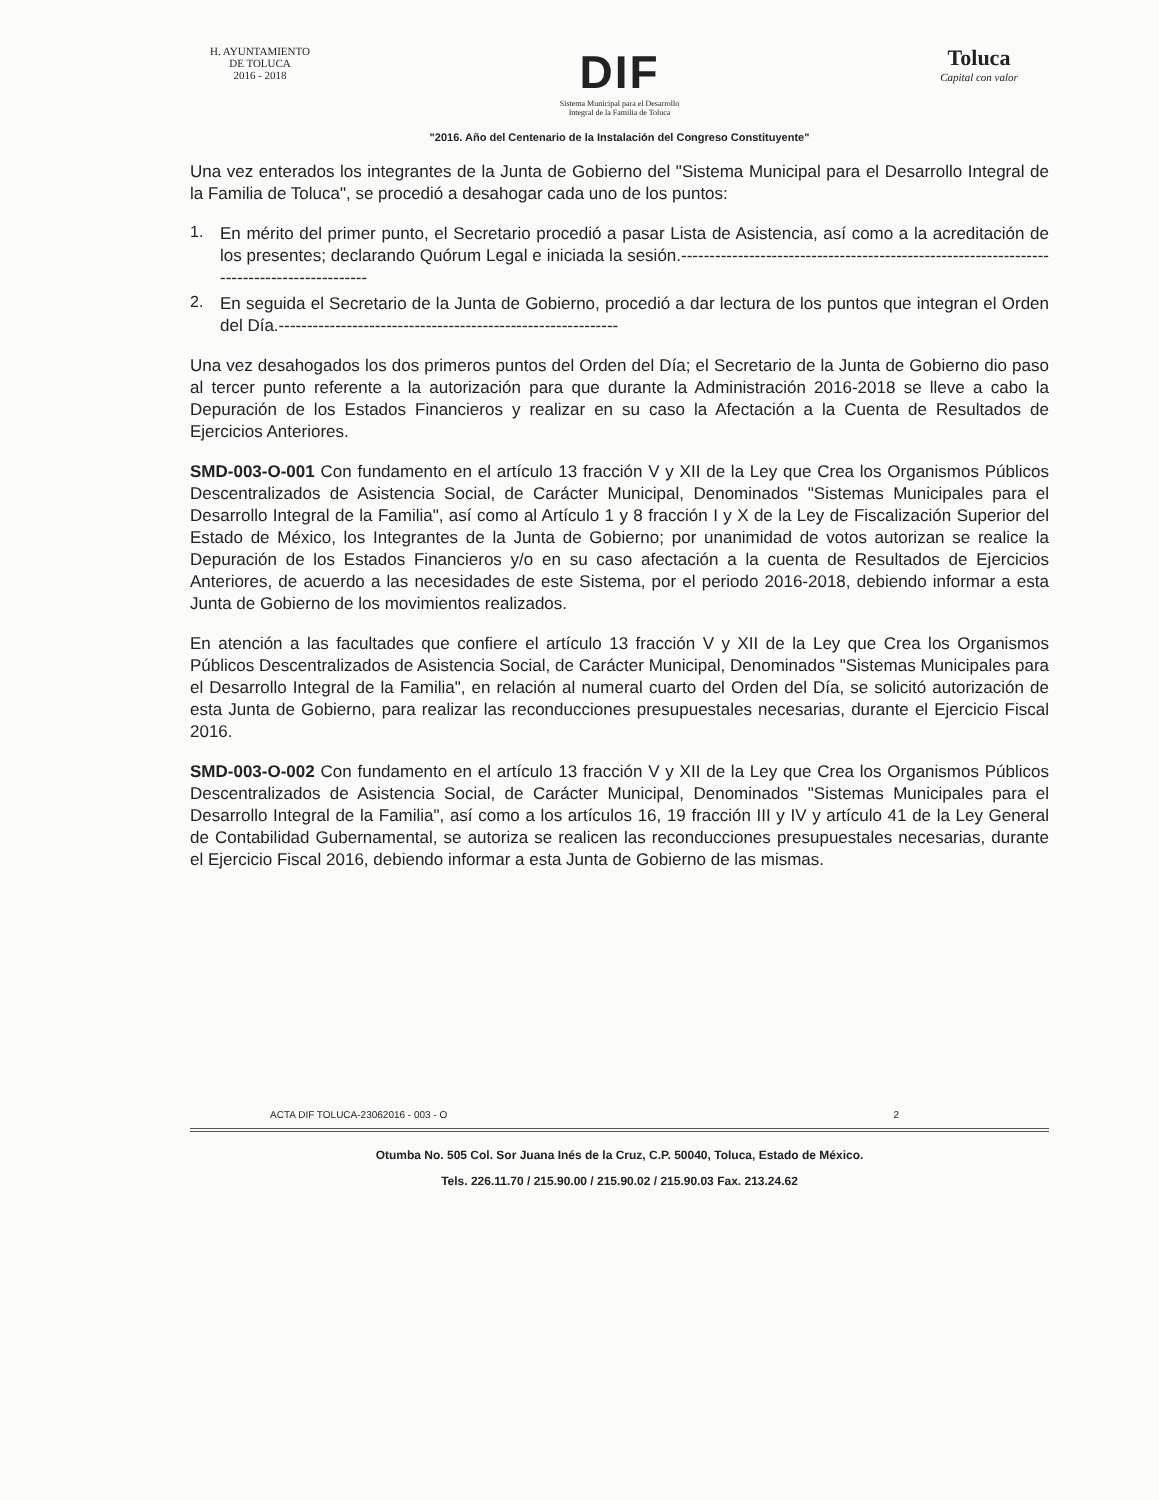H. AYUNTAMIENTO
DE TOLUCA
2016 - 2018
DIF
Sistema Municipal para el Desarrollo
Integral de la Familia de Toluca
Toluca
Capital con valor
"2016. Año del Centenario de la Instalación del Congreso Constituyente"
Una vez enterados los integrantes de la Junta de Gobierno del "Sistema Municipal para el Desarrollo Integral de la Familia de Toluca", se procedió a desahogar cada uno de los puntos:
1.
En mérito del primer punto, el Secretario procedió a pasar Lista de Asistencia, así como a la acreditación de los presentes; declarando Quórum Legal e iniciada la sesión.-------------------------------------------------------------------------------------------
2.
En seguida el Secretario de la Junta de Gobierno, procedió a dar lectura de los puntos que integran el Orden del Día.------------------------------------------------------------
Una vez desahogados los dos primeros puntos del Orden del Día; el Secretario de la Junta de Gobierno dio paso al tercer punto referente a la autorización para que durante la Administración 2016-2018 se lleve a cabo la Depuración de los Estados Financieros y realizar en su caso la Afectación a la Cuenta de Resultados de Ejercicios Anteriores.
SMD-003-O-001 Con fundamento en el artículo 13 fracción V y XII de la Ley que Crea los Organismos Públicos Descentralizados de Asistencia Social, de Carácter Municipal, Denominados "Sistemas Municipales para el Desarrollo Integral de la Familia", así como al Artículo 1 y 8 fracción I y X de la Ley de Fiscalización Superior del Estado de México, los Integrantes de la Junta de Gobierno; por unanimidad de votos autorizan se realice la Depuración de los Estados Financieros y/o en su caso afectación a la cuenta de Resultados de Ejercicios Anteriores, de acuerdo a las necesidades de este Sistema, por el periodo 2016-2018, debiendo informar a esta Junta de Gobierno de los movimientos realizados.
En atención a las facultades que confiere el artículo 13 fracción V y XII de la Ley que Crea los Organismos Públicos Descentralizados de Asistencia Social, de Carácter Municipal, Denominados "Sistemas Municipales para el Desarrollo Integral de la Familia", en relación al numeral cuarto del Orden del Día, se solicitó autorización de esta Junta de Gobierno, para realizar las reconducciones presupuestales necesarias, durante el Ejercicio Fiscal 2016.
SMD-003-O-002 Con fundamento en el artículo 13 fracción V y XII de la Ley que Crea los Organismos Públicos Descentralizados de Asistencia Social, de Carácter Municipal, Denominados "Sistemas Municipales para el Desarrollo Integral de la Familia", así como a los artículos 16, 19 fracción III y IV y artículo 41 de la Ley General de Contabilidad Gubernamental, se autoriza se realicen las reconducciones presupuestales necesarias, durante el Ejercicio Fiscal 2016, debiendo informar a esta Junta de Gobierno de las mismas.
ACTA DIF TOLUCA-23062016 - 003 - O 2
Otumba No. 505 Col. Sor Juana Inés de la Cruz, C.P. 50040, Toluca, Estado de México.
Tels. 226.11.70 / 215.90.00 / 215.90.02 / 215.90.03 Fax. 213.24.62